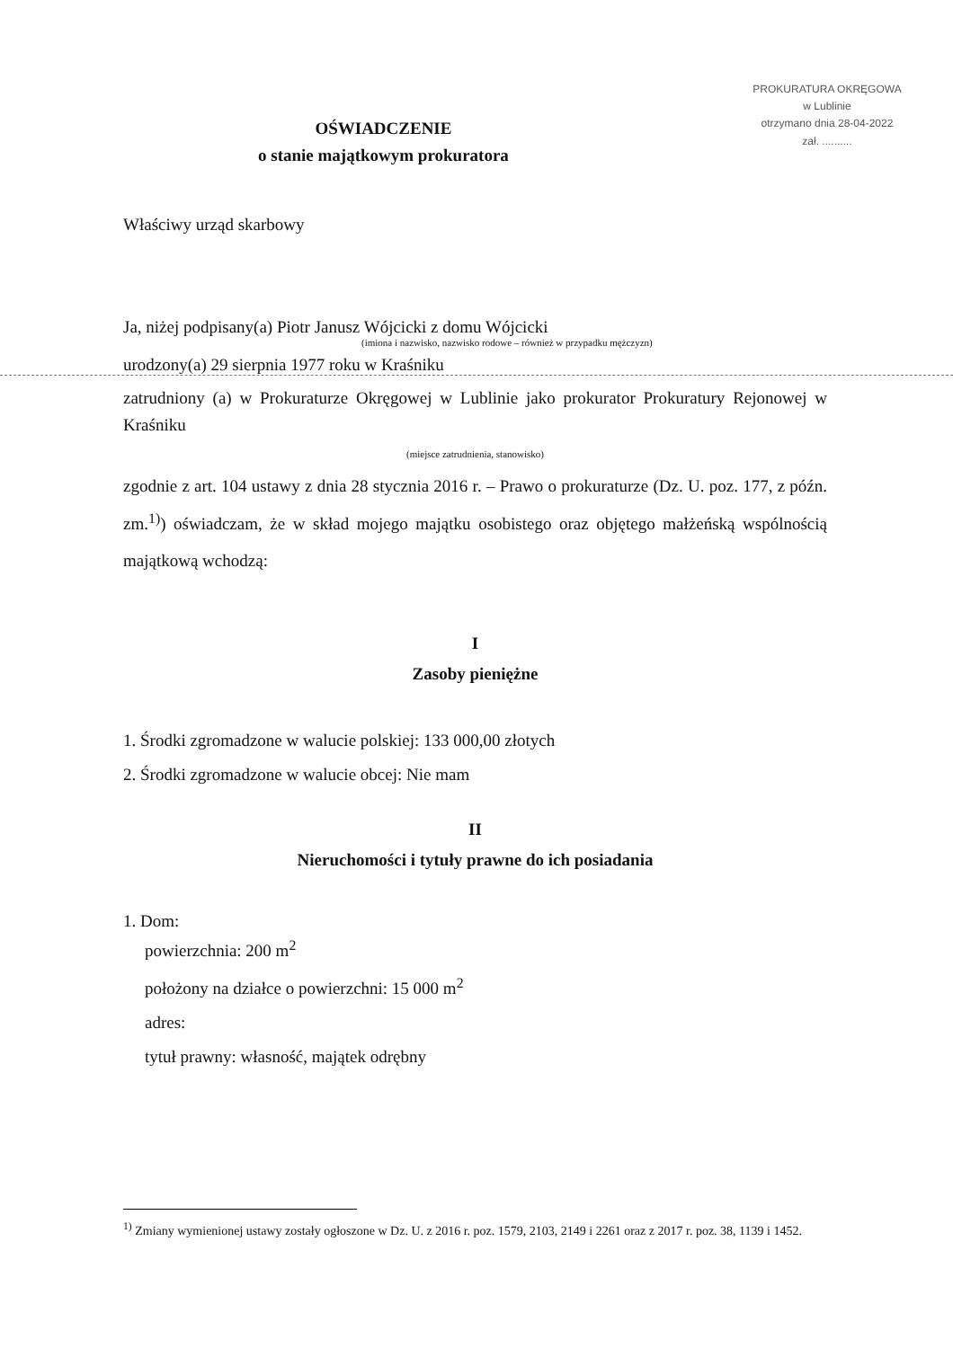OŚWIADCZENIE
o stanie majątkowym prokuratora
PROKURATURA OKRĘGOWA
w Lublinie
otrzymano dnia 28-04-2022
zał. ..........
Właściwy urząd skarbowy
Ja, niżej podpisany(a) Piotr Janusz Wójcicki z domu Wójcicki
(imiona i nazwisko, nazwisko rodowe – również w przypadku mężczyzn)
urodzony(a) 29 sierpnia 1977 roku w Kraśniku
zatrudniony (a) w Prokuraturze Okręgowej w Lublinie jako prokurator Prokuratury Rejonowej w Kraśniku
(miejsce zatrudnienia, stanowisko)
zgodnie z art. 104 ustawy z dnia 28 stycznia 2016 r. – Prawo o prokuraturze (Dz. U. poz. 177, z późn. zm.<sup>1)</sup>) oświadczam, że w skład mojego majątku osobistego oraz objętego małżeńską wspólnością majątkową wchodzą:
I
Zasoby pieniężne
1. Środki zgromadzone w walucie polskiej: 133 000,00 złotych
2. Środki zgromadzone w walucie obcej: Nie mam
II
Nieruchomości i tytuły prawne do ich posiadania
1. Dom:
powierzchnia: 200 m<sup>2</sup>
położony na działce o powierzchni: 15 000 m<sup>2</sup>
adres:
tytuł prawny: własność, majątek odrębny
<sup>1)</sup> Zmiany wymienionej ustawy zostały ogłoszone w Dz. U. z 2016 r. poz. 1579, 2103, 2149 i 2261 oraz z 2017 r. poz. 38, 1139 i 1452.